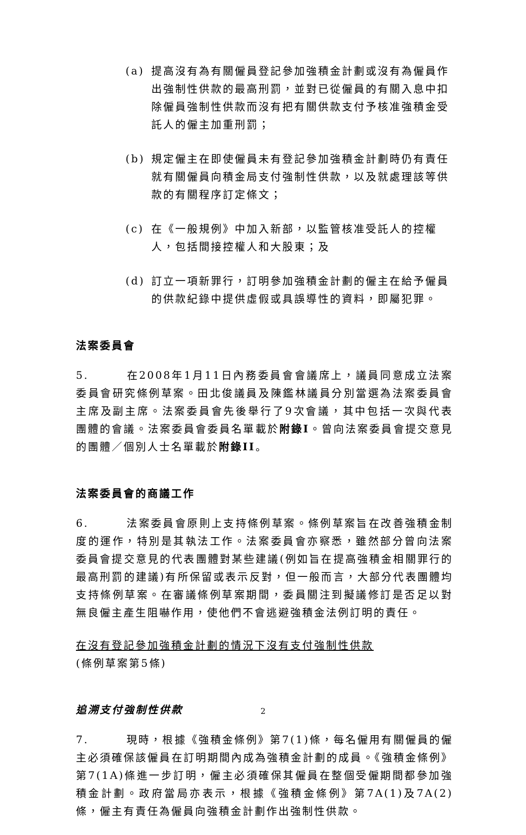(a) 提高沒有為有關僱員登記參加強積金計劃或沒有為僱員作出強制性供款的最高刑罰，並對已從僱員的有關入息中扣除僱員強制性供款而沒有把有關供款支付予核准強積金受託人的僱主加重刑罰；
(b) 規定僱主在即使僱員未有登記參加強積金計劃時仍有責任就有關僱員向積金局支付強制性供款，以及就處理該等供款的有關程序訂定條文；
(c) 在《一般規例》中加入新部，以監管核准受託人的控權人，包括間接控權人和大股東；及
(d) 訂立一項新罪行，訂明參加強積金計劃的僱主在給予僱員的供款紀錄中提供虛假或具誤導性的資料，即屬犯罪。
法案委員會
5. 在2008年1月11日內務委員會會議席上，議員同意成立法案委員會研究條例草案。田北俊議員及陳鑑林議員分別當選為法案委員會主席及副主席。法案委員會先後舉行了9次會議，其中包括一次與代表團體的會議。法案委員會委員名單載於附錄I。曾向法案委員會提交意見的團體／個別人士名單載於附錄II。
法案委員會的商議工作
6. 法案委員會原則上支持條例草案。條例草案旨在改善強積金制度的運作，特別是其執法工作。法案委員會亦察悉，雖然部分曾向法案委員會提交意見的代表團體對某些建議(例如旨在提高強積金相關罪行的最高刑罰的建議)有所保留或表示反對，但一般而言，大部分代表團體均支持條例草案。在審議條例草案期間，委員關注到擬議修訂是否足以對無良僱主產生阻嚇作用，使他們不會逃避強積金法例訂明的責任。
在沒有登記參加強積金計劃的情況下沒有支付強制性供款
(條例草案第5條)
追溯支付強制性供款
7. 現時，根據《強積金條例》第7(1)條，每名僱用有關僱員的僱主必須確保該僱員在訂明期間內成為強積金計劃的成員。《強積金條例》第7(1A)條進一步訂明，僱主必須確保其僱員在整個受僱期間都參加強積金計劃。政府當局亦表示，根據《強積金條例》第7A(1)及7A(2)條，僱主有責任為僱員向強積金計劃作出強制性供款。
2